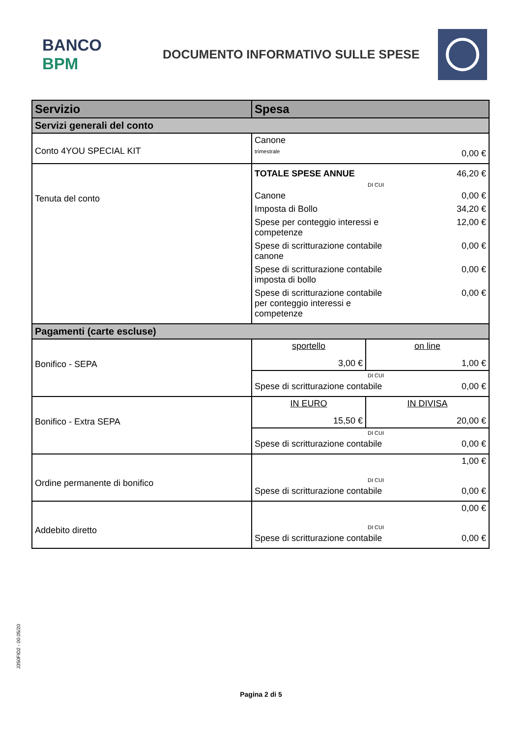BANCO BPM
DOCUMENTO INFORMATIVO SULLE SPESE
| Servizio | Spesa | |
| --- | --- | --- |
| Servizi generali del conto | | |
| Conto 4YOU SPECIAL KIT | Canone trimestrale 0,00 € | |
| Tenuta del conto | TOTALE SPESE ANNUE 46,20 € DI CUI Canone 0,00 € Imposta di Bollo 34,20 € Spese per conteggio interessi e competenze 12,00 € Spese di scritturazione contabile canone 0,00 € Spese di scritturazione contabile imposta di bollo 0,00 € Spese di scritturazione contabile per conteggio interessi e competenze 0,00 € | |
| Pagamenti (carte escluse) | | |
| Bonifico - SEPA | sportello 3,00 € | on line 1,00 € |
| | DI CUI Spese di scritturazione contabile 0,00 € | |
| Bonifico - Extra SEPA | IN EURO 15,50 € | IN DIVISA 20,00 € |
| | DI CUI Spese di scritturazione contabile 0,00 € | |
| Ordine permanente di bonifico | 1,00 € DI CUI Spese di scritturazione contabile 0,00 € | |
| Addebito diretto | 0,00 € DI CUI Spese di scritturazione contabile 0,00 € | |
J350FID2 - 00.05/20
Pagina 2 di 5